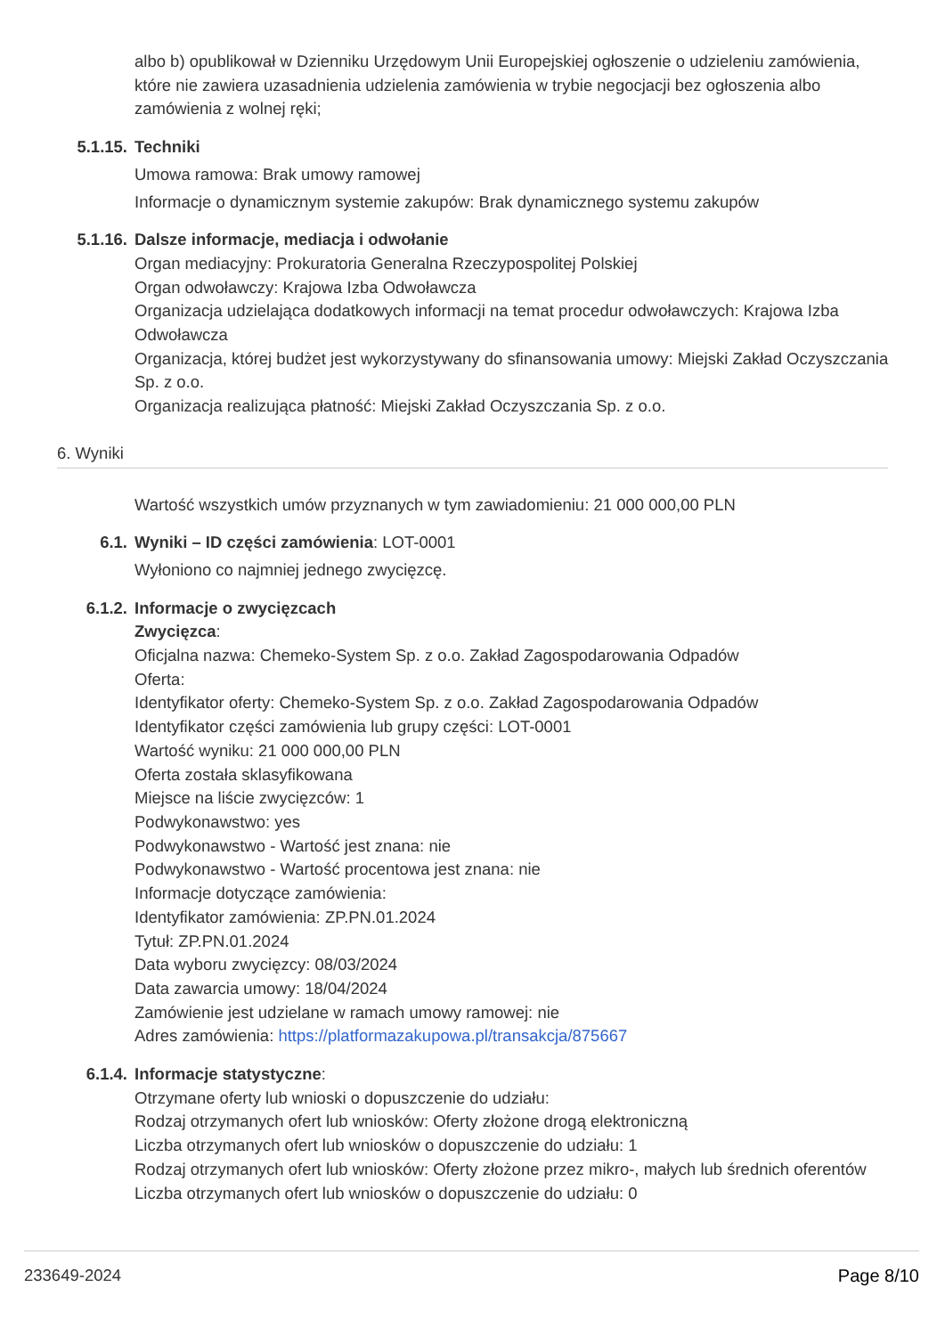albo b) opublikował w Dzienniku Urzędowym Unii Europejskiej ogłoszenie o udzieleniu zamówienia, które nie zawiera uzasadnienia udzielenia zamówienia w trybie negocjacji bez ogłoszenia albo zamówienia z wolnej ręki;
5.1.15. Techniki
Umowa ramowa: Brak umowy ramowej
Informacje o dynamicznym systemie zakupów: Brak dynamicznego systemu zakupów
5.1.16. Dalsze informacje, mediacja i odwołanie
Organ mediacyjny: Prokuratoria Generalna Rzeczypospolitej Polskiej
Organ odwoławczy: Krajowa Izba Odwoławcza
Organizacja udzielająca dodatkowych informacji na temat procedur odwoławczych: Krajowa Izba Odwoławcza
Organizacja, której budżet jest wykorzystywany do sfinansowania umowy: Miejski Zakład Oczyszczania Sp. z o.o.
Organizacja realizująca płatność: Miejski Zakład Oczyszczania Sp. z o.o.
6. Wyniki
Wartość wszystkich umów przyznanych w tym zawiadomieniu: 21 000 000,00 PLN
6.1. Wyniki – ID części zamówienia: LOT-0001
Wyłoniono co najmniej jednego zwycięzcę.
6.1.2. Informacje o zwycięzcach
Zwycięzca:
Oficjalna nazwa: Chemeko-System Sp. z o.o. Zakład Zagospodarowania Odpadów
Oferta:
Identyfikator oferty: Chemeko-System Sp. z o.o. Zakład Zagospodarowania Odpadów
Identyfikator części zamówienia lub grupy części: LOT-0001
Wartość wyniku: 21 000 000,00 PLN
Oferta została sklasyfikowana
Miejsce na liście zwycięzców: 1
Podwykonawstwo: yes
Podwykonawstwo - Wartość jest znana: nie
Podwykonawstwo - Wartość procentowa jest znana: nie
Informacje dotyczące zamówienia:
Identyfikator zamówienia: ZP.PN.01.2024
Tytuł: ZP.PN.01.2024
Data wyboru zwycięzcy: 08/03/2024
Data zawarcia umowy: 18/04/2024
Zamówienie jest udzielane w ramach umowy ramowej: nie
Adres zamówienia: https://platformazakupowa.pl/transakcja/875667
6.1.4. Informacje statystyczne:
Otrzymane oferty lub wnioski o dopuszczenie do udziału:
Rodzaj otrzymanych ofert lub wniosków: Oferty złożone drogą elektroniczną
Liczba otrzymanych ofert lub wniosków o dopuszczenie do udziału: 1
Rodzaj otrzymanych ofert lub wniosków: Oferty złożone przez mikro-, małych lub średnich oferentów
Liczba otrzymanych ofert lub wniosków o dopuszczenie do udziału: 0
233649-2024 Page 8/10